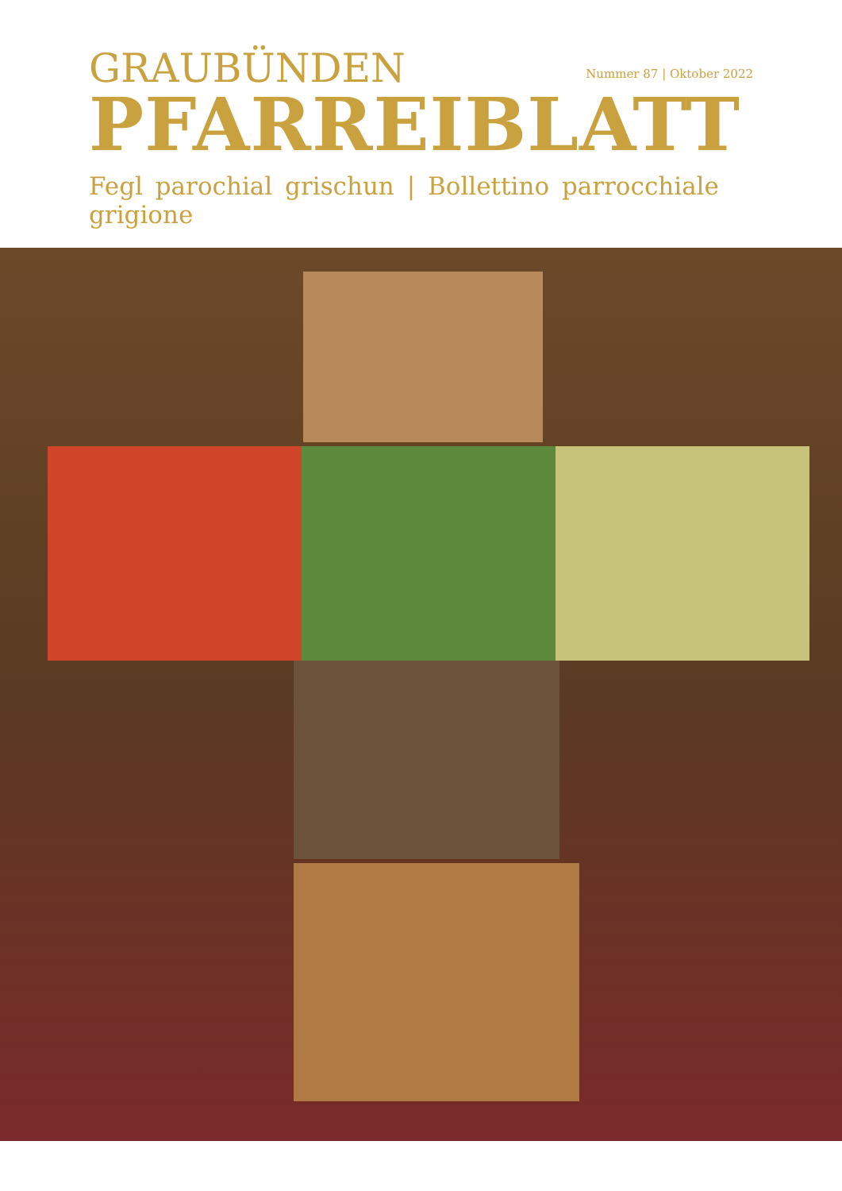GRAUBÜNDEN
Nummer 87 | Oktober 2022
PFARREIBLATT
Fegl parochial grischun | Bollettino parrocchiale grigione